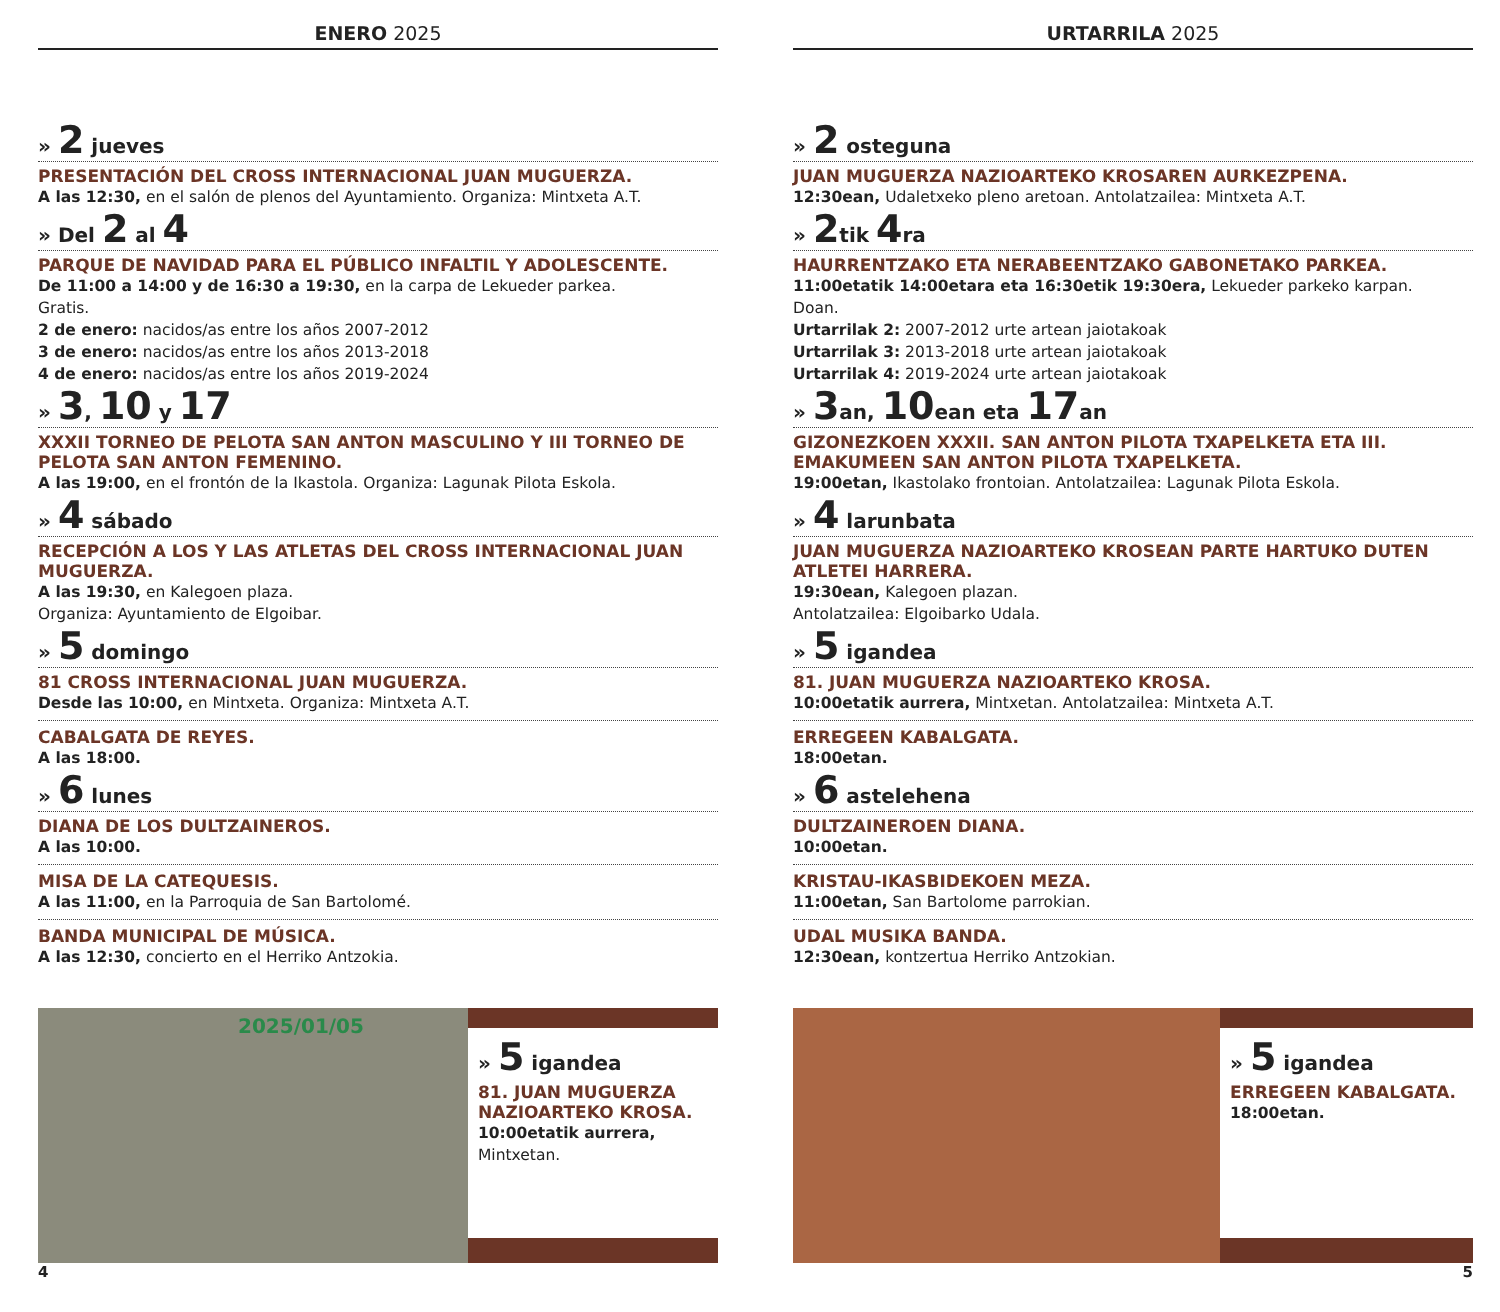ENERO 2025
» 2 jueves
PRESENTACIÓN DEL CROSS INTERNACIONAL JUAN MUGUERZA.
A las 12:30, en el salón de plenos del Ayuntamiento. Organiza: Mintxeta A.T.
» Del 2 al 4
PARQUE DE NAVIDAD PARA EL PÚBLICO INFALTIL Y ADOLESCENTE.
De 11:00 a 14:00 y de 16:30 a 19:30, en la carpa de Lekueder parkea.
Gratis.
2 de enero: nacidos/as entre los años 2007-2012
3 de enero: nacidos/as entre los años 2013-2018
4 de enero: nacidos/as entre los años 2019-2024
» 3, 10 y 17
XXXII TORNEO DE PELOTA SAN ANTON MASCULINO Y III TORNEO DE PELOTA SAN ANTON FEMENINO.
A las 19:00, en el frontón de la Ikastola. Organiza: Lagunak Pilota Eskola.
» 4 sábado
RECEPCIÓN A LOS Y LAS ATLETAS DEL CROSS INTERNACIONAL JUAN MUGUERZA.
A las 19:30, en Kalegoen plaza.
Organiza: Ayuntamiento de Elgoibar.
» 5 domingo
81 CROSS INTERNACIONAL JUAN MUGUERZA.
Desde las 10:00, en Mintxeta. Organiza: Mintxeta A.T.
CABALGATA DE REYES.
A las 18:00.
» 6 lunes
DIANA DE LOS DULTZAINEROS.
A las 10:00.
MISA DE LA CATEQUESIS.
A las 11:00, en la Parroquia de San Bartolomé.
BANDA MUNICIPAL DE MÚSICA.
A las 12:30, concierto en el Herriko Antzokia.
2025/01/05
» 5 igandea
81. JUAN MUGUERZA NAZIOARTEKO KROSA.
10:00etatik aurrera, Mintxetan.
4
URTARRILA 2025
» 2 osteguna
JUAN MUGUERZA NAZIOARTEKO KROSAREN AURKEZPENA.
12:30ean, Udaletxeko pleno aretoan. Antolatzailea: Mintxeta A.T.
» 2tik 4ra
HAURRENTZAKO ETA NERABEENTZAKO GABONETAKO PARKEA.
11:00etatik 14:00etara eta 16:30etik 19:30era, Lekueder parkeko karpan.
Doan.
Urtarrilak 2: 2007-2012 urte artean jaiotakoak
Urtarrilak 3: 2013-2018 urte artean jaiotakoak
Urtarrilak 4: 2019-2024 urte artean jaiotakoak
» 3an, 10ean eta 17an
GIZONEZKOEN XXXII. SAN ANTON PILOTA TXAPELKETA ETA III. EMAKUMEEN SAN ANTON PILOTA TXAPELKETA.
19:00etan, Ikastolako frontoian. Antolatzailea: Lagunak Pilota Eskola.
» 4 larunbata
JUAN MUGUERZA NAZIOARTEKO KROSEAN PARTE HARTUKO DUTEN ATLETEI HARRERA.
19:30ean, Kalegoen plazan.
Antolatzailea: Elgoibarko Udala.
» 5 igandea
81. JUAN MUGUERZA NAZIOARTEKO KROSA.
10:00etatik aurrera, Mintxetan. Antolatzailea: Mintxeta A.T.
ERREGEEN KABALGATA.
18:00etan.
» 6 astelehena
DULTZAINEROEN DIANA.
10:00etan.
KRISTAU-IKASBIDEKOEN MEZA.
11:00etan, San Bartolome parrokian.
UDAL MUSIKA BANDA.
12:30ean, kontzertua Herriko Antzokian.
» 5 igandea
ERREGEEN KABALGATA.
18:00etan.
5